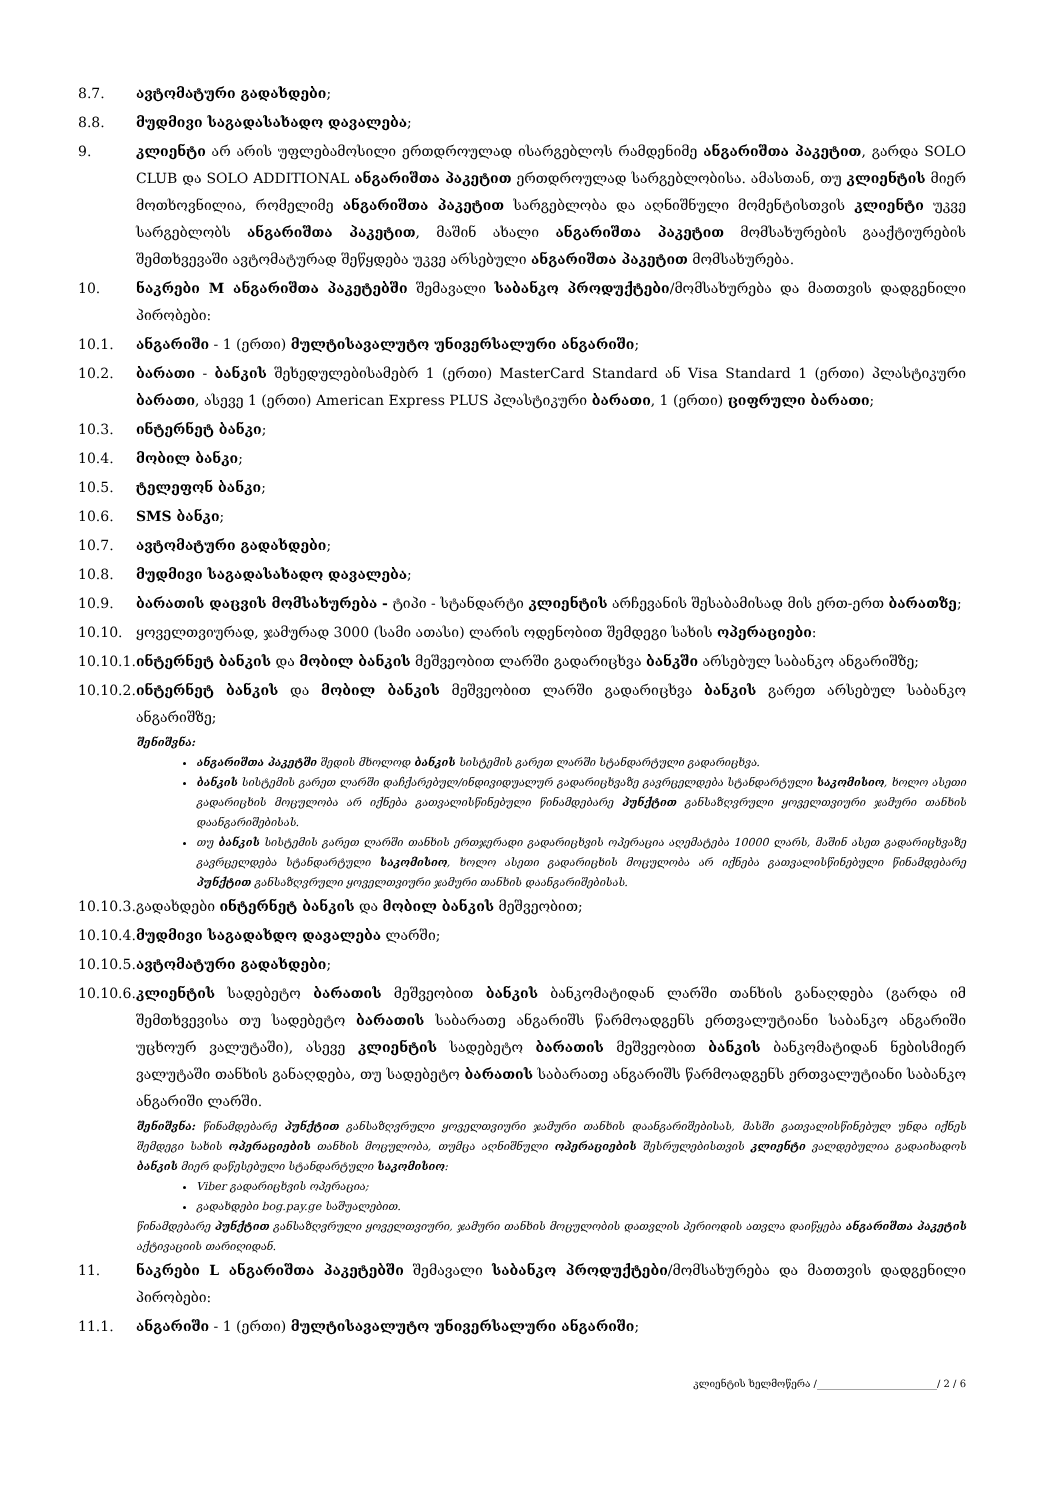8.7. ავტომატური გადახდები;
8.8. მუდმივი საგადასახადო დავალება;
9. კლიენტი არ არის უფლებამოსილი ერთდროულად ისარგებლოს რამდენიმე ანგარიშთა პაკეტით, გარდა SOLO CLUB და SOLO ADDITIONAL ანგარიშთა პაკეტით ერთდროულად სარგებლობისა. ამასთან, თუ კლიენტის მიერ მოთხოვნილია, რომელიმე ანგარიშთა პაკეტით სარგებლობა და აღნიშნული მომენტისთვის კლიენტი უკვე სარგებლობს ანგარიშთა პაკეტით, მაშინ ახალი ანგარიშთა პაკეტით მომსახურების გააქტიურების შემთხვევაში ავტომატურად შეწყდება უკვე არსებული ანგარიშთა პაკეტით მომსახურება.
10. ნაკრები M ანგარიშთა პაკეტებში შემავალი საბანკო პროდუქტები/მომსახურება და მათთვის დადგენილი პირობები:
10.1. ანგარიში - 1 (ერთი) მულტისავალუტო უნივერსალური ანგარიში;
10.2. ბარათი - ბანკის შეხედულებისამებრ 1 (ერთი) MasterCard Standard ან Visa Standard 1 (ერთი) პლასტიკური ბარათი, ასევე 1 (ერთი) American Express PLUS პლასტიკური ბარათი, 1 (ერთი) ციფრული ბარათი;
10.3. ინტერნეტ ბანკი;
10.4. მობილ ბანკი;
10.5. ტელეფონ ბანკი;
10.6. SMS ბანკი;
10.7. ავტომატური გადახდები;
10.8. მუდმივი საგადასახადო დავალება;
10.9. ბარათის დაცვის მომსახურება - ტიპი - სტანდარტი კლიენტის არჩევანის შესაბამისად მის ერთ-ერთ ბარათზე;
10.10. ყოველთვიურად, ჯამურად 3000 (სამი ათასი) ლარის ოდენობით შემდეგი სახის ოპერაციები:
10.10.1.
ინტერნეტ ბანკის და მობილ ბანკის მეშვეობით ლარში გადარიცხვა ბანკში არსებულ საბანკო ანგარიშზე;
10.10.2.
ინტერნეტ ბანკის და მობილ ბანკის მეშვეობით ლარში გადარიცხვა ბანკის გარეთ არსებულ საბანკო ანგარიშზე;
შენიშვნა:
ანგარიშთა პაკეტში შედის მხოლოდ ბანკის სისტემის გარეთ ლარში სტანდარტული გადარიცხვა.
ბანკის სისტემის გარეთ ლარში დაჩქარებულ/ინდივიდუალურ გადარიცხვაზე გავრცელდება სტანდარტული საკომისიო, ხოლო ასეთი გადარიცხის მოცულობა არ იქნება გათვალისწინებული წინამდებარე პუნქტით განსაზღვრული ყოველთვიური ჯამური თანხის დაანგარიშებისას.
თუ ბანკის სისტემის გარეთ ლარში თანხის ერთჯერადი გადარიცხვის ოპერაცია აღემატება 10000 ლარს, მაშინ ასეთ გადარიცხვაზე გავრცელდება სტანდარტული საკომისიო, ხოლო ასეთი გადარიცხის მოცულობა არ იქნება გათვალისწინებული წინამდებარე პუნქტით განსაზღვრული ყოველთვიური ჯამური თანხის დაანგარიშებისას.
10.10.3.
გადახდები ინტერნეტ ბანკის და მობილ ბანკის მეშვეობით;
10.10.4.
მუდმივი საგადახდო დავალება ლარში;
10.10.5.
ავტომატური გადახდები;
10.10.6.
კლიენტის სადებეტო ბარათის მეშვეობით ბანკის ბანკომატიდან ლარში თანხის განაღდება (გარდა იმ შემთხვევისა თუ სადებეტო ბარათის საბარათე ანგარიშს წარმოადგენს ერთვალუტიანი საბანკო ანგარიში უცხოურ ვალუტაში), ასევე კლიენტის სადებეტო ბარათის მეშვეობით ბანკის ბანკომატიდან ნებისმიერ ვალუტაში თანხის განაღდება, თუ სადებეტო ბარათის საბარათე ანგარიშს წარმოადგენს ერთვალუტიანი საბანკო ანგარიში ლარში.
შენიშვნა: წინამდებარე პუნქტით განსაზღვრული ყოველთვიური ჯამური თანხის დაანგარიშებისას, მასში გათვალისწინებულ უნდა იქნეს შემდეგი სახის ოპერაციების თანხის მოცულობა, თუმცა აღნიშნული ოპერაციების შესრულებისთვის კლიენტი ვალდებულია გადაიხადოს ბანკის მიერ დაწესებული სტანდარტული საკომისიო:
Viber გადარიცხვის ოპერაცია;
გადახდები bog.pay.ge საშუალებით.
წინამდებარე პუნქტით განსაზღვრული ყოველთვიური, ჯამური თანხის მოცულობის დათვლის პერიოდის ათვლა დაიწყება ანგარიშთა პაკეტის აქტივაციის თარიღიდან.
11. ნაკრები L ანგარიშთა პაკეტებში შემავალი საბანკო პროდუქტები/მომსახურება და მათთვის დადგენილი პირობები:
11.1. ანგარიში - 1 (ერთი) მულტისავალუტო უნივერსალური ანგარიში;
კლიენტის ხელმოწერა /________________________/ 2 / 6